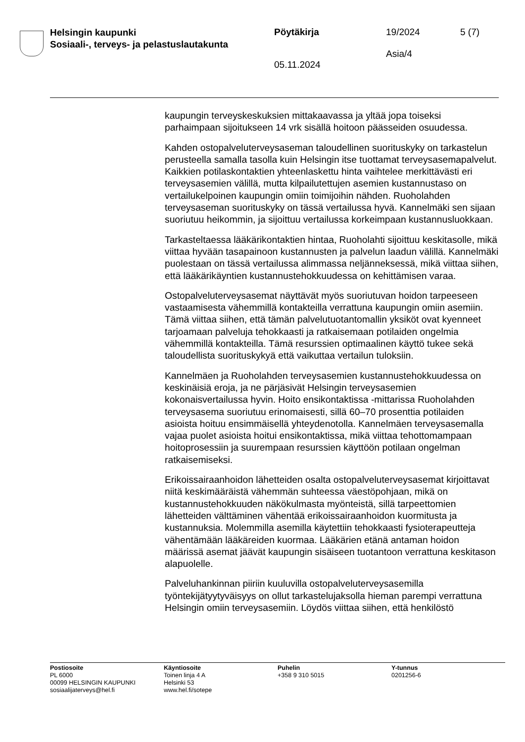Helsingin kaupunki
Sosiaali-, terveys- ja pelastuslautakunta
Pöytäkirja
05.11.2024
19/2024
Asia/4
5 (7)
kaupungin terveyskeskuksien mittakaavassa ja yltää jopa toiseksi parhaimpaan sijoitukseen 14 vrk sisällä hoitoon päässeiden osuudessa.
Kahden ostopalveluterveysaseman taloudellinen suorituskyky on tarkastelun perusteella samalla tasolla kuin Helsingin itse tuottamat terveysasemapalvelut. Kaikkien potilaskontaktien yhteenlaskettu hinta vaihtelee merkittävästi eri terveysasemien välillä, mutta kilpailutettujen asemien kustannustaso on vertailukelpoinen kaupungin omiin toimijoihin nähden. Ruoholahden terveysaseman suorituskyky on tässä vertailussa hyvä. Kannelmäki sen sijaan suoriutuu heikommin, ja sijoittuu vertailussa korkeimpaan kustannusluokkaan.
Tarkasteltaessa lääkärikontaktien hintaa, Ruoholahti sijoittuu keskitasolle, mikä viittaa hyvään tasapainoon kustannusten ja palvelun laadun välillä. Kannelmäki puolestaan on tässä vertailussa alimmassa neljänneksessä, mikä viittaa siihen, että lääkärikäyntien kustannustehokkuudessa on kehittämisen varaa.
Ostopalveluterveysasemat näyttävät myös suoriutuvan hoidon tarpeeseen vastaamisesta vähemmillä kontakteilla verrattuna kaupungin omiin asemiin. Tämä viittaa siihen, että tämän palvelutuotantomallin yksiköt ovat kyenneet tarjoamaan palveluja tehokkaasti ja ratkaisemaan potilaiden ongelmia vähemmillä kontakteilla. Tämä resurssien optimaalinen käyttö tukee sekä taloudellista suorituskykyä että vaikuttaa vertailun tuloksiin.
Kannelmäen ja Ruoholahden terveysasemien kustannustehokkuudessa on keskinäisiä eroja, ja ne pärjäsivät Helsingin terveysasemien kokonaisvertailussa hyvin. Hoito ensikontaktissa -mittarissa Ruoholahden terveysasema suoriutuu erinomaisesti, sillä 60–70 prosenttia potilaiden asioista hoituu ensimmäisellä yhteydenotolla. Kannelmäen terveysasemalla vajaa puolet asioista hoitui ensikontaktissa, mikä viittaa tehottomampaan hoitoprosessiin ja suurempaan resurssien käyttöön potilaan ongelman ratkaisemiseksi.
Erikoissairaanhoidon lähetteiden osalta ostopalveluterveysasemat kirjoittavat niitä keskimääräistä vähemmän suhteessa väestöpohjaan, mikä on kustannustehokkuuden näkökulmasta myönteistä, sillä tarpeettomien lähetteiden välttäminen vähentää erikoissairaanhoidon kuormitusta ja kustannuksia. Molemmilla asemilla käytettiin tehokkaasti fysioterapeutteja vähentämään lääkäreiden kuormaa. Lääkärien etänä antaman hoidon määrissä asemat jäävät kaupungin sisäiseen tuotantoon verrattuna keskitason alapuolelle.
Palveluhankinnan piiriin kuuluvilla ostopalveluterveysasemilla työntekijätyytyväisyys on ollut tarkastelujaksolla hieman parempi verrattuna Helsingin omiin terveysasemiin. Löydös viittaa siihen, että henkilöstö
Postiosoite
PL 6000
00099 HELSINGIN KAUPUNKI
sosiaalijaterveys@hel.fi
Käyntiosoite
Toinen linja 4 A
Helsinki 53
www.hel.fi/sotepe
Puhelin
+358 9 310 5015
Y-tunnus
0201256-6